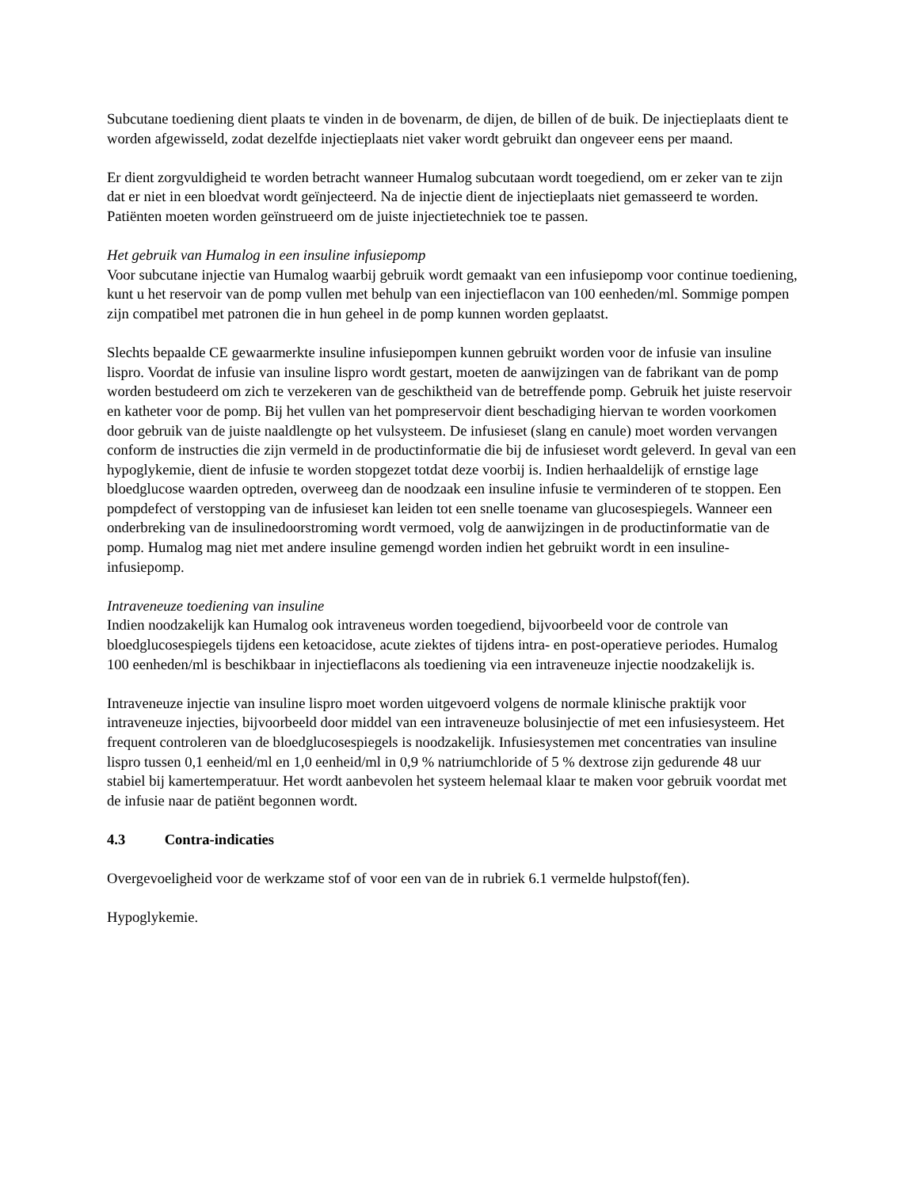Subcutane toediening dient plaats te vinden in de bovenarm, de dijen, de billen of de buik. De injectieplaats dient te worden afgewisseld, zodat dezelfde injectieplaats niet vaker wordt gebruikt dan ongeveer eens per maand.
Er dient zorgvuldigheid te worden betracht wanneer Humalog subcutaan wordt toegediend, om er zeker van te zijn dat er niet in een bloedvat wordt geïnjecteerd. Na de injectie dient de injectieplaats niet gemasseerd te worden. Patiënten moeten worden geïnstrueerd om de juiste injectietechniek toe te passen.
Het gebruik van Humalog in een insuline infusiepomp
Voor subcutane injectie van Humalog waarbij gebruik wordt gemaakt van een infusiepomp voor continue toediening, kunt u het reservoir van de pomp vullen met behulp van een injectieflacon van 100 eenheden/ml. Sommige pompen zijn compatibel met patronen die in hun geheel in de pomp kunnen worden geplaatst.
Slechts bepaalde CE gewaarmerkte insuline infusiepompen kunnen gebruikt worden voor de infusie van insuline lispro. Voordat de infusie van insuline lispro wordt gestart, moeten de aanwijzingen van de fabrikant van de pomp worden bestudeerd om zich te verzekeren van de geschiktheid van de betreffende pomp. Gebruik het juiste reservoir en katheter voor de pomp. Bij het vullen van het pompreservoir dient beschadiging hiervan te worden voorkomen door gebruik van de juiste naaldlengte op het vulsysteem. De infusieset (slang en canule) moet worden vervangen conform de instructies die zijn vermeld in de productinformatie die bij de infusieset wordt geleverd. In geval van een hypoglykemie, dient de infusie te worden stopgezet totdat deze voorbij is. Indien herhaaldelijk of ernstige lage bloedglucose waarden optreden, overweeg dan de noodzaak een insuline infusie te verminderen of te stoppen. Een pompdefect of verstopping van de infusieset kan leiden tot een snelle toename van glucosespiegels. Wanneer een onderbreking van de insulinedoorstroming wordt vermoed, volg de aanwijzingen in de productinformatie van de pomp. Humalog mag niet met andere insuline gemengd worden indien het gebruikt wordt in een insuline-infusiepomp.
Intraveneuze toediening van insuline
Indien noodzakelijk kan Humalog ook intraveneus worden toegediend, bijvoorbeeld voor de controle van bloedglucosespiegels tijdens een ketoacidose, acute ziektes of tijdens intra- en post-operatieve periodes. Humalog 100 eenheden/ml is beschikbaar in injectieflacons als toediening via een intraveneuze injectie noodzakelijk is.
Intraveneuze injectie van insuline lispro moet worden uitgevoerd volgens de normale klinische praktijk voor intraveneuze injecties, bijvoorbeeld door middel van een intraveneuze bolusinjectie of met een infusiesysteem. Het frequent controleren van de bloedglucosespiegels is noodzakelijk. Infusiesystemen met concentraties van insuline lispro tussen 0,1 eenheid/ml en 1,0 eenheid/ml in 0,9 % natriumchloride of 5 % dextrose zijn gedurende 48 uur stabiel bij kamertemperatuur. Het wordt aanbevolen het systeem helemaal klaar te maken voor gebruik voordat met de infusie naar de patiënt begonnen wordt.
4.3 Contra-indicaties
Overgevoeligheid voor de werkzame stof of voor een van de in rubriek 6.1 vermelde hulpstof(fen).
Hypoglykemie.